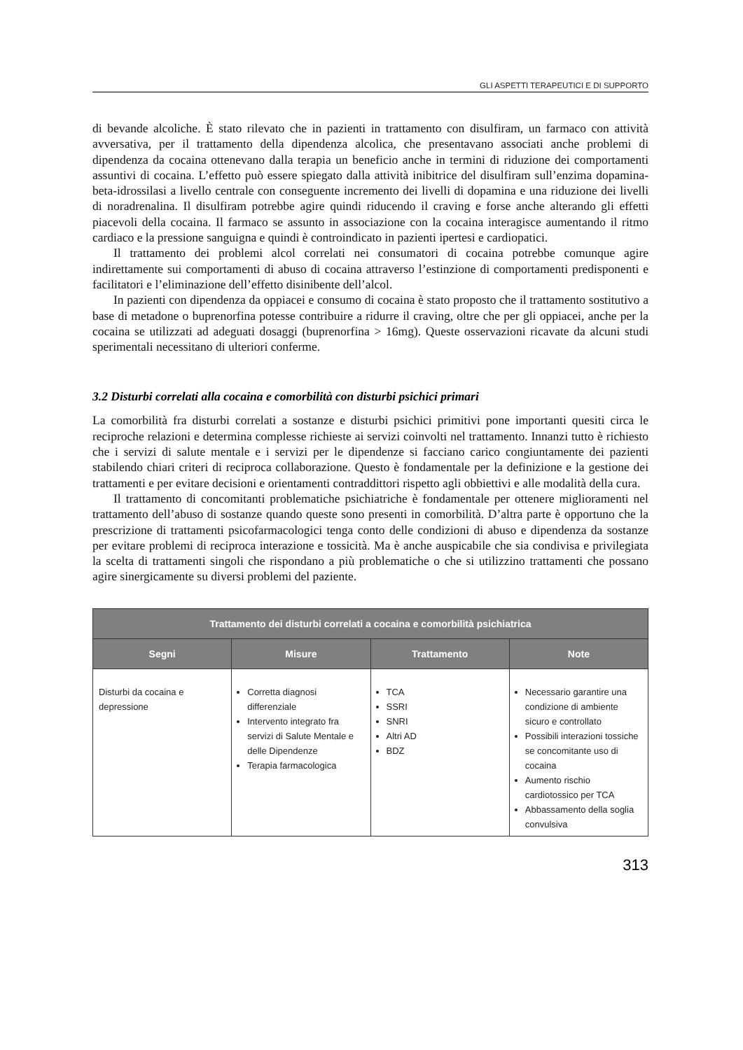GLI ASPETTI TERAPEUTICI E DI SUPPORTO
di bevande alcoliche. È stato rilevato che in pazienti in trattamento con disulfiram, un farmaco con attività avversativa, per il trattamento della dipendenza alcolica, che presentavano associati anche problemi di dipendenza da cocaina ottenevano dalla terapia un beneficio anche in termini di riduzione dei comportamenti assuntivi di cocaina. L’effetto può essere spiegato dalla attività inibitrice del disulfiram sull’enzima dopamina-beta-idrossilasi a livello centrale con conseguente incremento dei livelli di dopamina e una riduzione dei livelli di noradrenalina. Il disulfiram potrebbe agire quindi riducendo il craving e forse anche alterando gli effetti piacevoli della cocaina. Il farmaco se assunto in associazione con la cocaina interagisce aumentando il ritmo cardiaco e la pressione sanguigna e quindi è controindicato in pazienti ipertesi e cardiopatici.
Il trattamento dei problemi alcol correlati nei consumatori di cocaina potrebbe comunque agire indirettamente sui comportamenti di abuso di cocaina attraverso l’estinzione di comportamenti predisponenti e facilitatori e l’eliminazione dell’effetto disinibente dell’alcol.
In pazienti con dipendenza da oppiacei e consumo di cocaina è stato proposto che il trattamento sostitutivo a base di metadone o buprenorfina potesse contribuire a ridurre il craving, oltre che per gli oppiacei, anche per la cocaina se utilizzati ad adeguati dosaggi (buprenorfina > 16mg). Queste osservazioni ricavate da alcuni studi sperimentali necessitano di ulteriori conferme.
3.2 Disturbi correlati alla cocaina e comorbilità con disturbi psichici primari
La comorbilità fra disturbi correlati a sostanze e disturbi psichici primitivi pone importanti quesiti circa le reciproche relazioni e determina complesse richieste ai servizi coinvolti nel trattamento. Innanzi tutto è richiesto che i servizi di salute mentale e i servizi per le dipendenze si facciano carico congiuntamente dei pazienti stabilendo chiari criteri di reciproca collaborazione. Questo è fondamentale per la definizione e la gestione dei trattamenti e per evitare decisioni e orientamenti contraddittori rispetto agli obbiettivi e alle modalità della cura.
Il trattamento di concomitanti problematiche psichiatriche è fondamentale per ottenere miglioramenti nel trattamento dell’abuso di sostanze quando queste sono presenti in comorbilità. D’altra parte è opportuno che la prescrizione di trattamenti psicofarmacologici tenga conto delle condizioni di abuso e dipendenza da sostanze per evitare problemi di reciproca interazione e tossicità. Ma è anche auspicabile che sia condivisa e privilegiata la scelta di trattamenti singoli che rispondano a più problematiche o che si utilizzino trattamenti che possano agire sinergicamente su diversi problemi del paziente.
| Trattamento dei disturbi correlati a cocaina e comorbilità psichiatrica | | | |
| --- | --- | --- | --- |
| Segni | Misure | Trattamento | Note |
| Disturbi da cocaina e depressione | Corretta diagnosi differenziale Intervento integrato fra servizi di Salute Mentale e delle Dipendenze Terapia farmacologica | TCA SSRI SNRI Altri AD BDZ | Necessario garantire una condizione di ambiente sicuro e controllato Possibili interazioni tossiche se concomitante uso di cocaina Aumento rischio cardiotossico per TCA Abbassamento della soglia convulsiva |
313